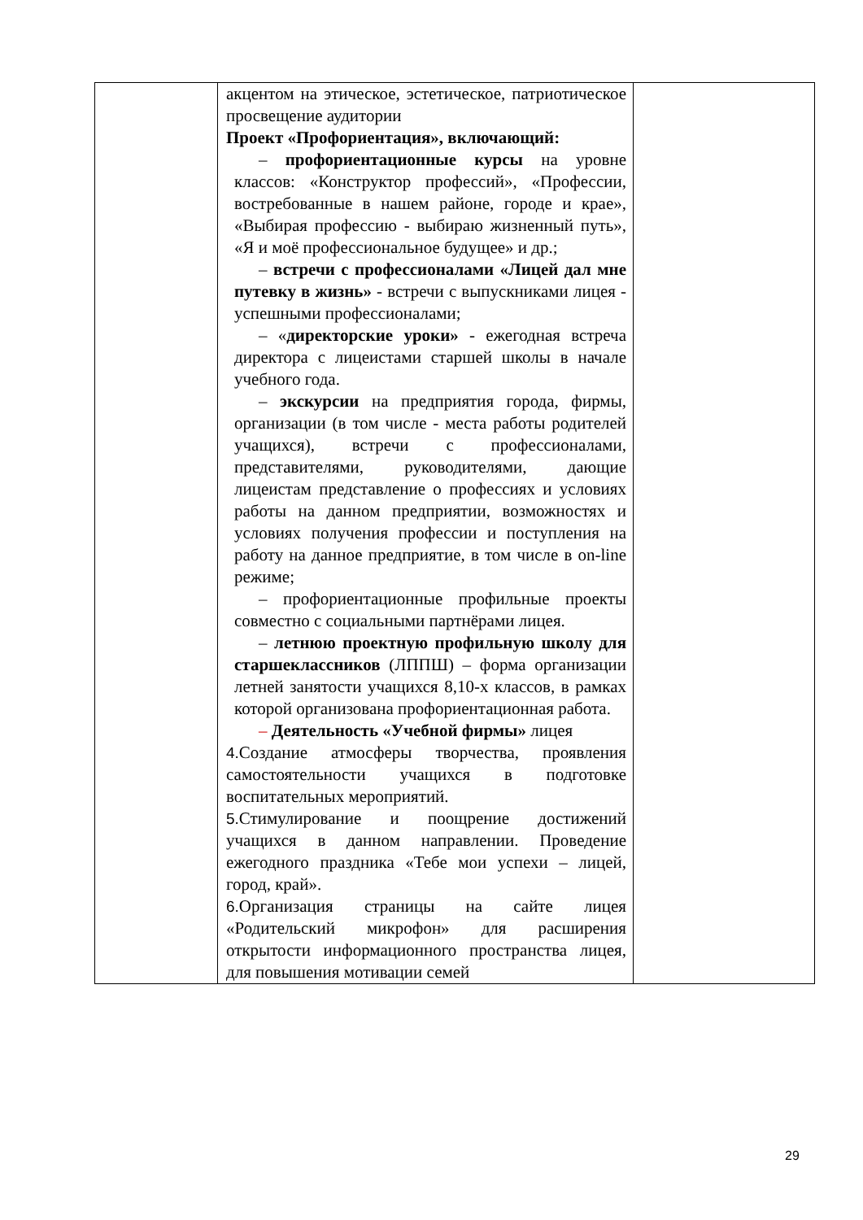| | акцентом на этическое, эстетическое, патриотическое просвещение аудитории Проект «Профориентация», включающий: – профориентационные курсы на уровне классов: «Конструктор профессий», «Профессии, востребованные в нашем районе, городе и крае», «Выбирая профессию - выбираю жизненный путь», «Я и моё профессиональное будущее» и др.; – встречи с профессионалами «Лицей дал мне путевку в жизнь» - встречи с выпускниками лицея - успешными профессионалами; – « директорские уроки» - ежегодная встреча директора с лицеистами старшей школы в начале учебного года. – экскурсии на предприятия города, фирмы, организации (в том числе - места работы родителей учащихся), встречи с профессионалами, представителями, руководителями, дающие лицеистам представление о профессиях и условиях работы на данном предприятии, возможностях и условиях получения профессии и поступления на работу на данное предприятие, в том числе в on-line режиме; – профориентационные профильные проекты совместно с социальными партнёрами лицея. – летнюю проектную профильную школу для старшеклассников (ЛППШ) – форма организации летней занятости учащихся 8,10-х классов, в рамках которой организована профориентационная работа. – Деятельность «Учебной фирмы» лицея 4. Создание атмосферы творчества, проявления самостоятельности учащихся в подготовке воспитательных мероприятий. 5. Стимулирование и поощрение достижений учащихся в данном направлении. Проведение ежегодного праздника «Тебе мои успехи – лицей, город, край». 6. Организация страницы на сайте лицея «Родительский микрофон» для расширения открытости информационного пространства лицея, для повышения мотивации семей | |
29